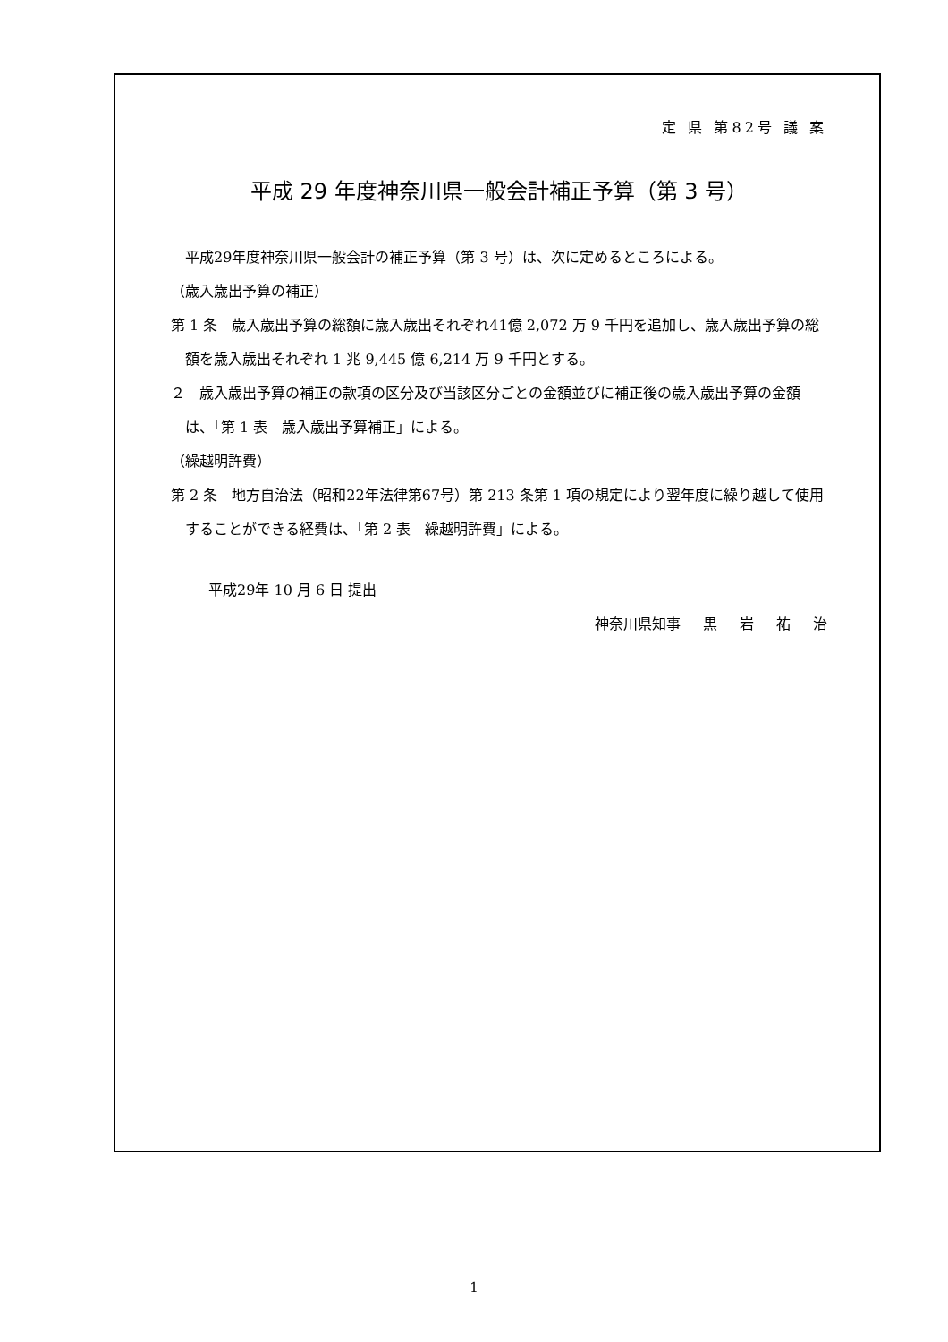定 県 第82号 議 案
平成 29 年度神奈川県一般会計補正予算（第 3 号）
　平成29年度神奈川県一般会計の補正予算（第 3 号）は、次に定めるところによる。
（歳入歳出予算の補正）
第 1 条　歳入歳出予算の総額に歳入歳出それぞれ41億 2,072 万 9 千円を追加し、歳入歳出予算の総額を歳入歳出それぞれ 1 兆 9,445 億 6,214 万 9 千円とする。
２　歳入歳出予算の補正の款項の区分及び当該区分ごとの金額並びに補正後の歳入歳出予算の金額は、「第 1 表　歳入歳出予算補正」による。
（繰越明許費）
第 2 条　地方自治法（昭和22年法律第67号）第 213 条第 1 項の規定により翌年度に繰り越して使用することができる経費は、「第 2 表　繰越明許費」による。
平成29年 10 月 6 日 提出
神奈川県知事 黒 岩 祐 治
1